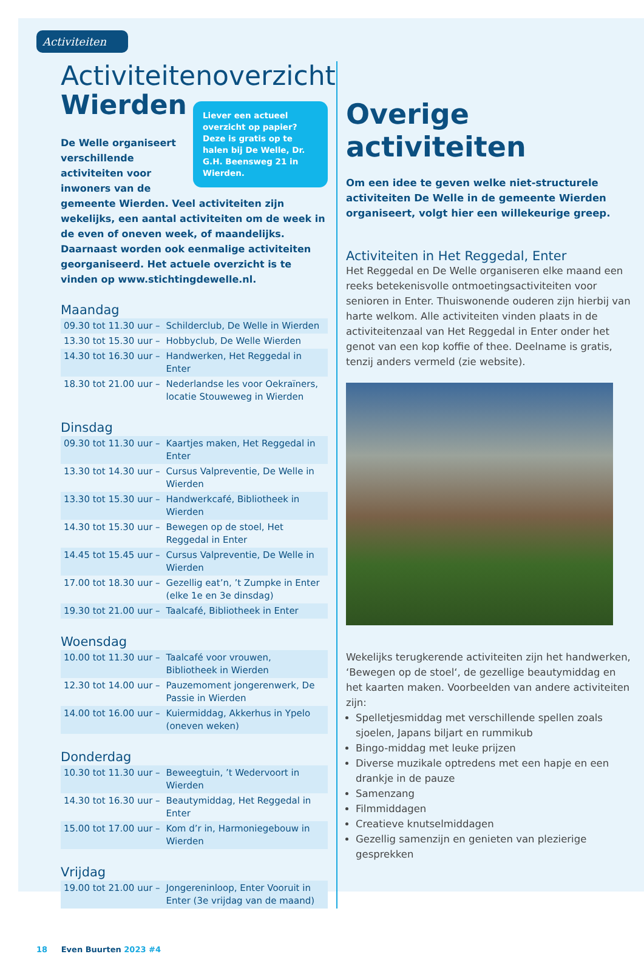Activiteiten
Activiteitenoverzicht
Wierden
Liever een actueel overzicht op papier? Deze is gratis op te halen bij De Welle, Dr. G.H. Beensweg 21 in Wierden.
De Welle organiseert verschillende activiteiten voor inwoners van de gemeente Wierden. Veel activiteiten zijn wekelijks, een aantal activiteiten om de week in de even of oneven week, of maandelijks. Daarnaast worden ook eenmalige activiteiten georganiseerd. Het actuele overzicht is te vinden op www.stichtingdewelle.nl.
Maandag
| 09.30 tot 11.30 uur – | Schilderclub, De Welle in Wierden |
| 13.30 tot 15.30 uur – | Hobbyclub, De Welle Wierden |
| 14.30 tot 16.30 uur – | Handwerken, Het Reggedal in Enter |
| 18.30 tot 21.00 uur – | Nederlandse les voor Oekraïners, locatie Stouweweg in Wierden |
Dinsdag
| 09.30 tot 11.30 uur – | Kaartjes maken, Het Reggedal in Enter |
| 13.30 tot 14.30 uur – | Cursus Valpreventie, De Welle in Wierden |
| 13.30 tot 15.30 uur – | Handwerkcafé, Bibliotheek in Wierden |
| 14.30 tot 15.30 uur – | Bewegen op de stoel, Het Reggedal in Enter |
| 14.45 tot 15.45 uur – | Cursus Valpreventie, De Welle in Wierden |
| 17.00 tot 18.30 uur – | Gezellig eat’n, ’t Zumpke in Enter (elke 1e en 3e dinsdag) |
| 19.30 tot 21.00 uur – | Taalcafé, Bibliotheek in Enter |
Woensdag
| 10.00 tot 11.30 uur – | Taalcafé voor vrouwen, Bibliotheek in Wierden |
| 12.30 tot 14.00 uur – | Pauzemoment jongerenwerk, De Passie in Wierden |
| 14.00 tot 16.00 uur – | Kuiermiddag, Akkerhus in Ypelo (oneven weken) |
Donderdag
| 10.30 tot 11.30 uur – | Beweegtuin, ’t Wedervoort in Wierden |
| 14.30 tot 16.30 uur – | Beautymiddag, Het Reggedal in Enter |
| 15.00 tot 17.00 uur – | Kom d’r in, Harmoniegebouw in Wierden |
Vrijdag
| 19.00 tot 21.00 uur – | Jongereninloop, Enter Vooruit in Enter (3e vrijdag van de maand) |
Overige activiteiten
Om een idee te geven welke niet-structurele activiteiten De Welle in de gemeente Wierden organiseert, volgt hier een willekeurige greep.
Activiteiten in Het Reggedal, Enter
Het Reggedal en De Welle organiseren elke maand een reeks betekenisvolle ontmoetingsactiviteiten voor senioren in Enter. Thuiswonende ouderen zijn hierbij van harte welkom. Alle activiteiten vinden plaats in de activiteitenzaal van Het Reggedal in Enter onder het genot van een kop koffie of thee. Deelname is gratis, tenzij anders vermeld (zie website).
Wekelijks terugkerende activiteiten zijn het handwerken, ‘Bewegen op de stoel‘, de gezellige beautymiddag en het kaarten maken. Voorbeelden van andere activiteiten zijn:
Spelletjesmiddag met verschillende spellen zoals sjoelen, Japans biljart en rummikub
Bingo-middag met leuke prijzen
Diverse muzikale optredens met een hapje en een drankje in de pauze
Samenzang
Filmmiddagen
Creatieve knutselmiddagen
Gezellig samenzijn en genieten van plezierige gesprekken
18 Even Buurten 2023 #4